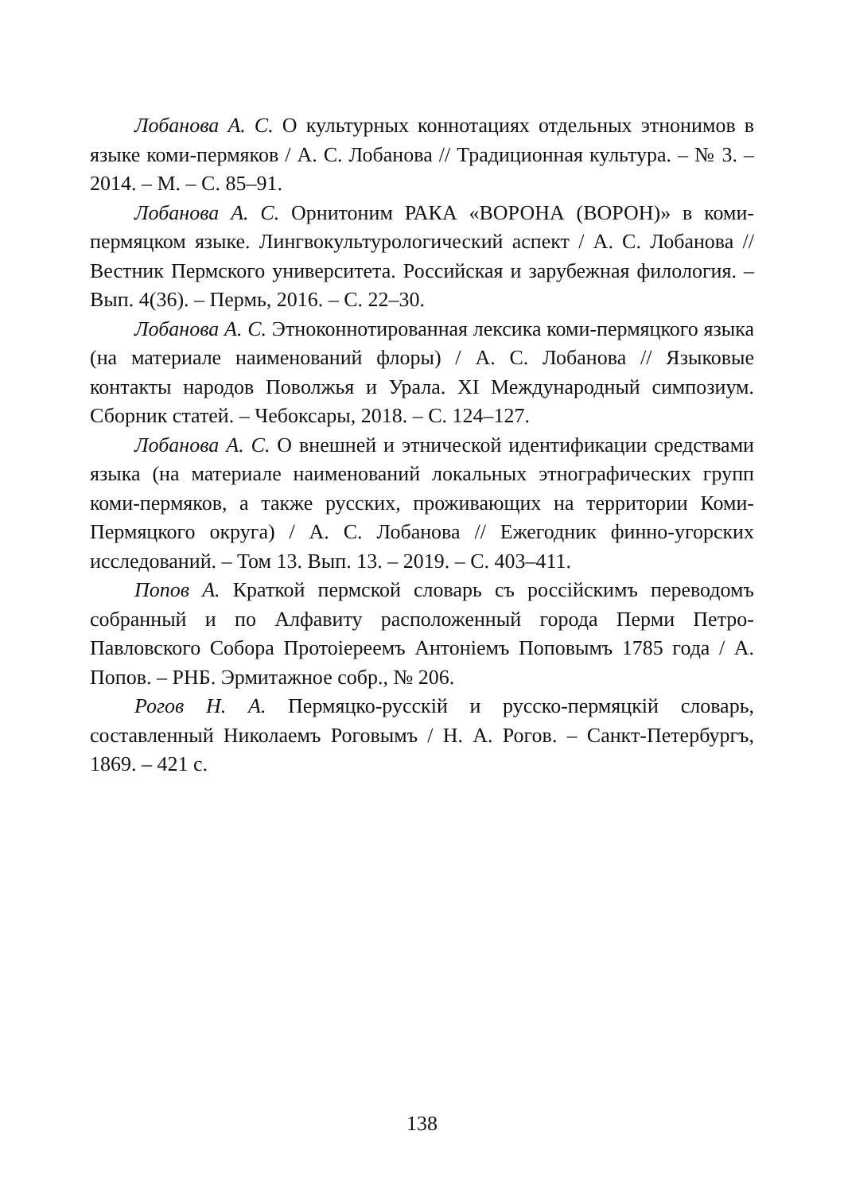Лобанова А. С. О культурных коннотациях отдельных этнонимов в языке коми-пермяков / А. С. Лобанова // Традиционная культура. – № 3. – 2014. – М. – С. 85–91.
Лобанова А. С. Орнитоним РАКА «ВОРОНА (ВОРОН)» в коми-пермяцком языке. Лингвокультурологический аспект / А. С. Лобанова // Вестник Пермского университета. Российская и зарубежная филология. – Вып. 4(36). – Пермь, 2016. – С. 22–30.
Лобанова А. С. Этноконнотированная лексика коми-пермяцкого языка (на материале наименований флоры) / А. С. Лобанова // Языковые контакты народов Поволжья и Урала. XI Международный симпозиум. Сборник статей. – Чебоксары, 2018. – С. 124–127.
Лобанова А. С. О внешней и этнической идентификации средствами языка (на материале наименований локальных этнографических групп коми-пермяков, а также русских, проживающих на территории Коми-Пермяцкого округа) / А. С. Лобанова // Ежегодник финно-угорских исследований. – Том 13. Вып. 13. – 2019. – С. 403–411.
Попов А. Краткой пермской словарь съ россійскимъ переводомъ собранный и по Алфавиту расположенный города Перми Петро-Павловского Собора Протоіереемъ Антоніемъ Поповымъ 1785 года / А. Попов. – РНБ. Эрмитажное собр., № 206.
Рогов Н. А. Пермяцко-русскій и русско-пермяцкій словарь, составленный Николаемъ Роговымъ / Н. А. Рогов. – Санкт-Петербургъ, 1869. – 421 с.
138